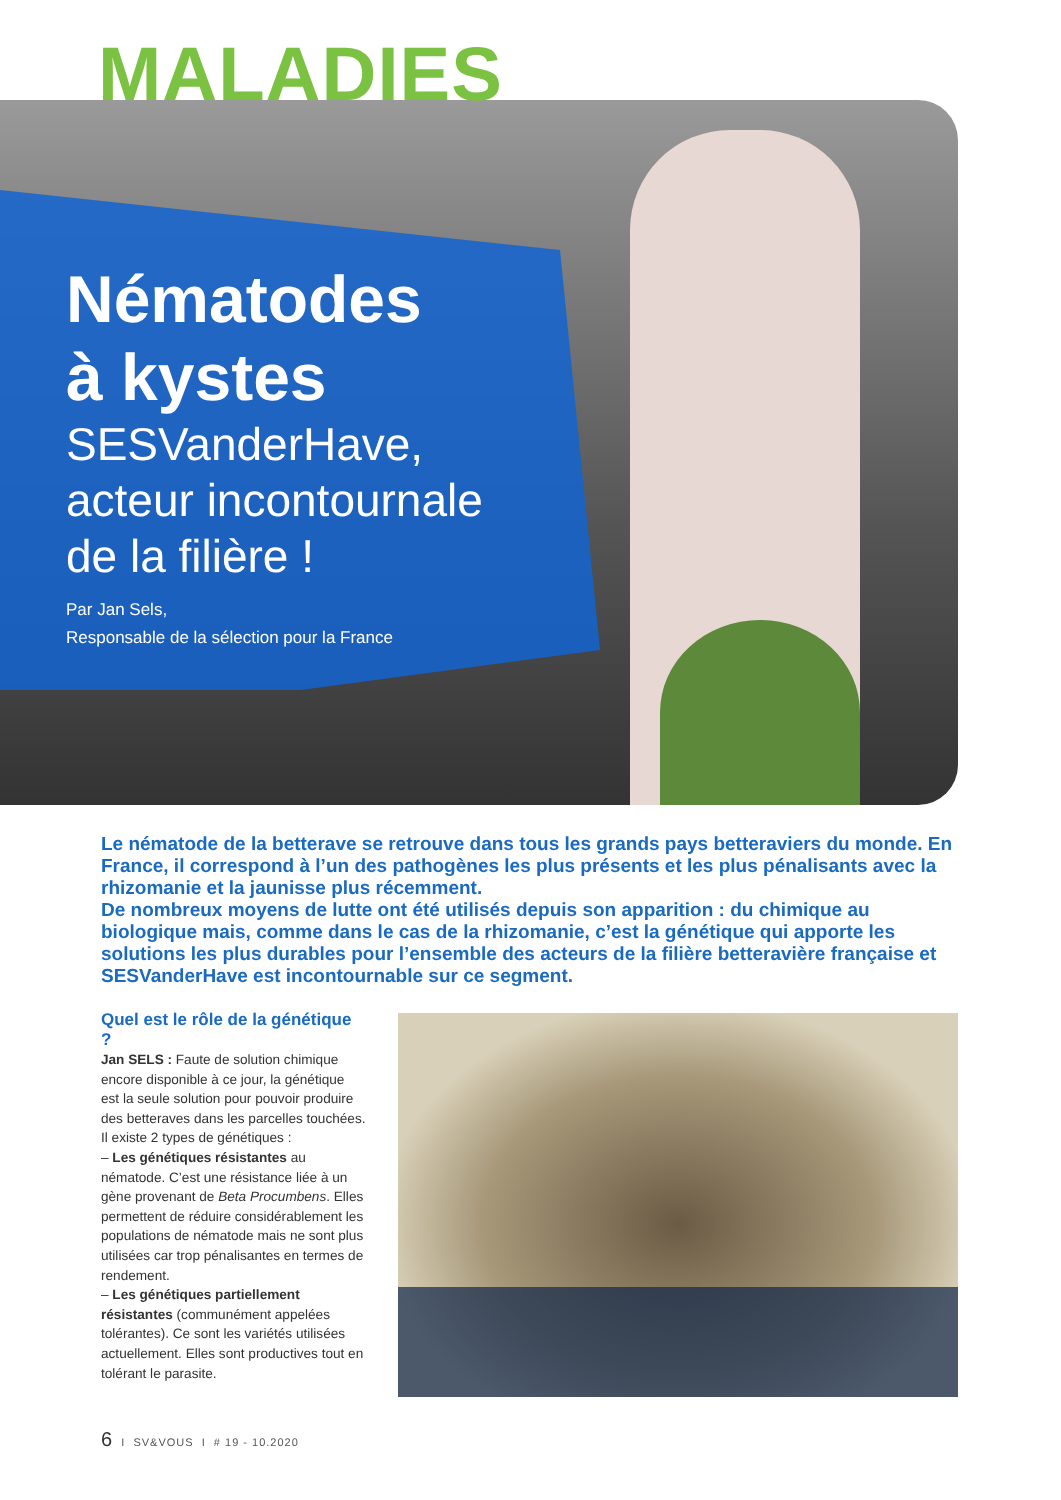MALADIES
Nématodes
à kystes
SESVanderHave,
acteur incontournale
de la filière !
Par Jan Sels,
Responsable de la sélection pour la France
Le nématode de la betterave se retrouve dans tous les grands pays betteraviers du monde. En France, il correspond à l’un des pathogènes les plus présents et les plus pénalisants avec la rhizomanie et la jaunisse plus récemment.
De nombreux moyens de lutte ont été utilisés depuis son apparition : du chimique au biologique mais, comme dans le cas de la rhizomanie, c’est la génétique qui apporte les solutions les plus durables pour l’ensemble des acteurs de la filière betteravière française et SESVanderHave est incontournable sur ce segment.
Quel est le rôle de la génétique ?
Jan SELS : Faute de solution chimique encore disponible à ce jour, la génétique est la seule solution pour pouvoir produire des betteraves dans les parcelles touchées.
Il existe 2 types de génétiques :
– Les génétiques résistantes au nématode. C’est une résistance liée à un gène provenant de Beta Procumbens. Elles permettent de réduire considérablement les populations de nématode mais ne sont plus utilisées car trop pénalisantes en termes de rendement.
– Les génétiques partiellement résistantes (communément appelées tolérantes). Ce sont les variétés utilisées actuellement. Elles sont productives tout en tolérant le parasite.
6 I SV&VOUS I # 19 - 10.2020